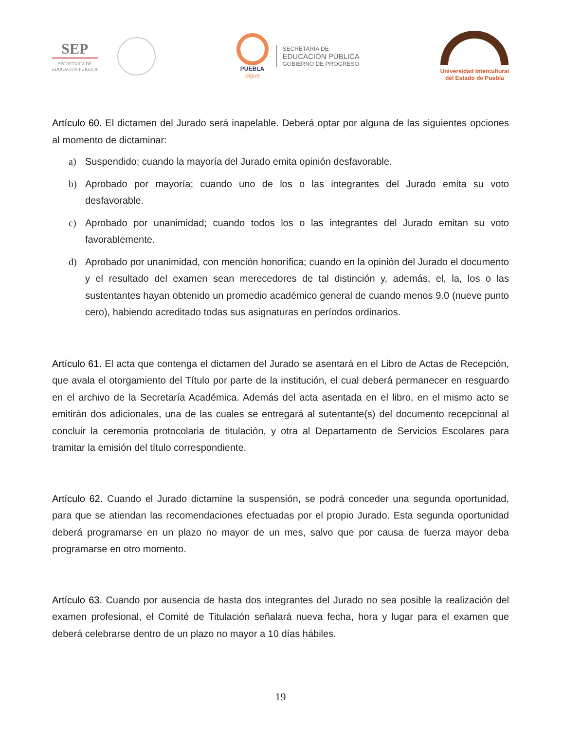SEP
SECRETARÍA DE
EDUCACIÓN PÚBLICA
PUEBLA
Sigue
SECRETARÍA DE
EDUCACIÓN PÚBLICA
GOBIERNO DE PROGRESO
Universidad Intercultural
del Estado de Puebla
Artículo 60. El dictamen del Jurado será inapelable. Deberá optar por alguna de las siguientes opciones al momento de dictaminar:
a) Suspendido; cuando la mayoría del Jurado emita opinión desfavorable.
b) Aprobado por mayoría; cuando uno de los o las integrantes del Jurado emita su voto desfavorable.
c) Aprobado por unanimidad; cuando todos los o las integrantes del Jurado emitan su voto favorablemente.
d) Aprobado por unanimidad, con mención honorífica; cuando en la opinión del Jurado el documento y el resultado del examen sean merecedores de tal distinción y, además, el, la, los o las sustentantes hayan obtenido un promedio académico general de cuando menos 9.0 (nueve punto cero), habiendo acreditado todas sus asignaturas en períodos ordinarios.
Artículo 61. El acta que contenga el dictamen del Jurado se asentará en el Libro de Actas de Recepción, que avala el otorgamiento del Título por parte de la institución, el cual deberá permanecer en resguardo en el archivo de la Secretaría Académica. Además del acta asentada en el libro, en el mismo acto se emitirán dos adicionales, una de las cuales se entregará al sutentante(s) del documento recepcional al concluir la ceremonia protocolaria de titulación, y otra al Departamento de Servicios Escolares para tramitar la emisión del título correspondiente.
Artículo 62. Cuando el Jurado dictamine la suspensión, se podrá conceder una segunda oportunidad, para que se atiendan las recomendaciones efectuadas por el propio Jurado. Esta segunda oportunidad deberá programarse en un plazo no mayor de un mes, salvo que por causa de fuerza mayor deba programarse en otro momento.
Artículo 63. Cuando por ausencia de hasta dos integrantes del Jurado no sea posible la realización del examen profesional, el Comité de Titulación señalará nueva fecha, hora y lugar para el examen que deberá celebrarse dentro de un plazo no mayor a 10 días hábiles.
19